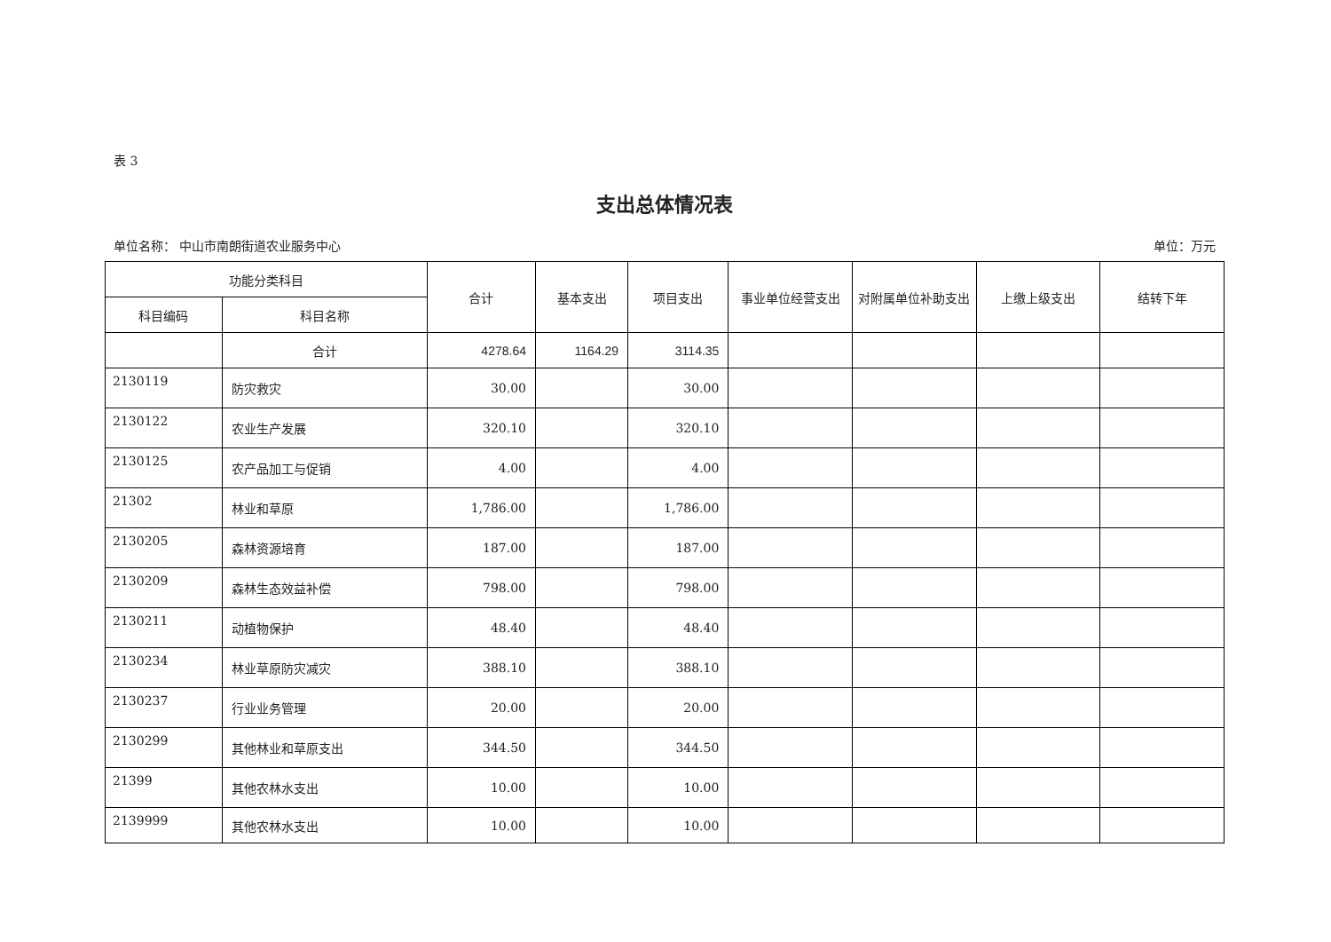表 3
支出总体情况表
单位名称： 中山市南朗街道农业服务中心 单位：万元
| 功能分类科目 | | 合计 | 基本支出 | 项目支出 | 事业单位经营支出 | 对附属单位补助支出 | 上缴上级支出 | 结转下年 |
| --- | --- | --- | --- | --- | --- | --- | --- | --- |
| 科目编码 | 科目名称 | | | | | | | |
| | 合计 | 4278.64 | 1164.29 | 3114.35 | | | | |
| 2130119 | 防灾救灾 | 30.00 | | 30.00 | | | | |
| 2130122 | 农业生产发展 | 320.10 | | 320.10 | | | | |
| 2130125 | 农产品加工与促销 | 4.00 | | 4.00 | | | | |
| 21302 | 林业和草原 | 1,786.00 | | 1,786.00 | | | | |
| 2130205 | 森林资源培育 | 187.00 | | 187.00 | | | | |
| 2130209 | 森林生态效益补偿 | 798.00 | | 798.00 | | | | |
| 2130211 | 动植物保护 | 48.40 | | 48.40 | | | | |
| 2130234 | 林业草原防灾减灾 | 388.10 | | 388.10 | | | | |
| 2130237 | 行业业务管理 | 20.00 | | 20.00 | | | | |
| 2130299 | 其他林业和草原支出 | 344.50 | | 344.50 | | | | |
| 21399 | 其他农林水支出 | 10.00 | | 10.00 | | | | |
| 2139999 | 其他农林水支出 | 10.00 | | 10.00 | | | | |